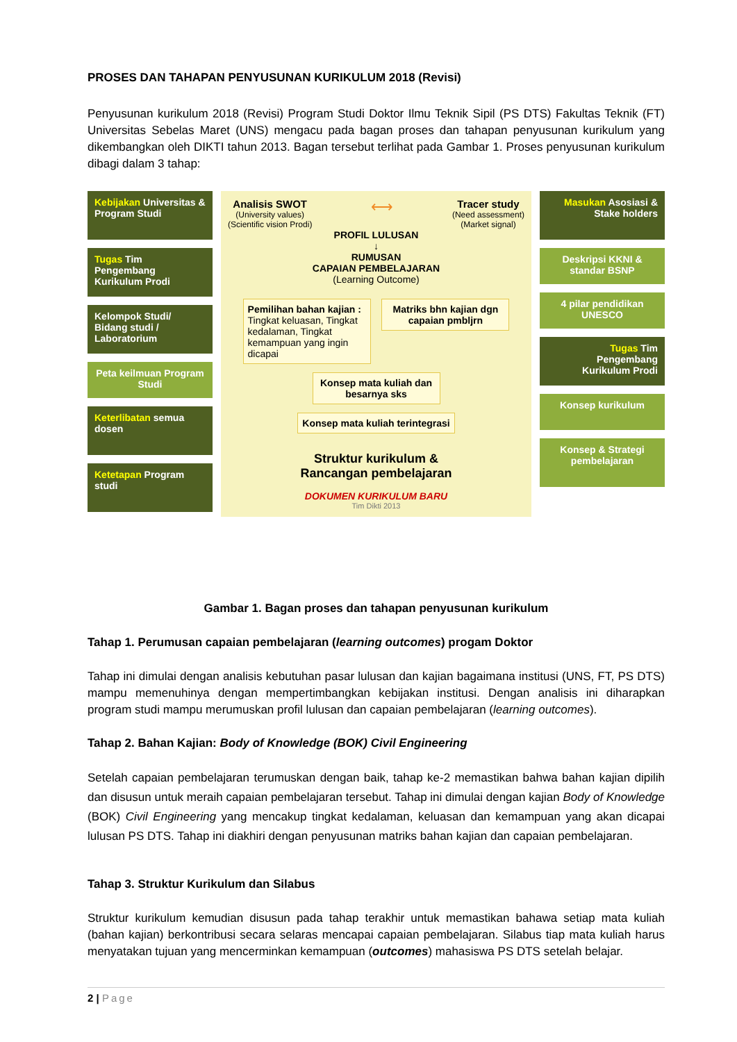PROSES DAN TAHAPAN PENYUSUNAN KURIKULUM 2018 (Revisi)
Penyusunan kurikulum 2018 (Revisi) Program Studi Doktor Ilmu Teknik Sipil (PS DTS) Fakultas Teknik (FT) Universitas Sebelas Maret (UNS) mengacu pada bagan proses dan tahapan penyusunan kurikulum yang dikembangkan oleh DIKTI tahun 2013. Bagan tersebut terlihat pada Gambar 1. Proses penyusunan kurikulum dibagi dalam 3 tahap:
Kebijakan Universitas & Program Studi
Tugas Tim Pengembang Kurikulum Prodi
Kelompok Studi/ Bidang studi / Laboratorium
Peta keilmuan Program Studi
Keterlibatan semua dosen
Ketetapan Program studi
Analisis SWOT
(University values)
(Scientific vision Prodi)
⟷
Tracer study
(Need assessment)
(Market signal)
PROFIL LULUSAN
↓
RUMUSAN
CAPAIAN PEMBELAJARAN
(Learning Outcome)
Pemilihan bahan kajian :
Tingkat keluasan, Tingkat kedalaman, Tingkat kemampuan yang ingin dicapai
Matriks bhn kajian dgn capaian pmbljrn
Konsep mata kuliah dan besarnya sks
Konsep mata kuliah terintegrasi
Struktur kurikulum &
Rancangan pembelajaran
DOKUMEN KURIKULUM BARU
Tim Dikti 2013
Masukan Asosiasi & Stake holders
Deskripsi KKNI & standar BSNP
4 pilar pendidikan UNESCO
Tugas Tim Pengembang Kurikulum Prodi
Konsep kurikulum
Konsep & Strategi pembelajaran
Gambar 1. Bagan proses dan tahapan penyusunan kurikulum
Tahap 1. Perumusan capaian pembelajaran (learning outcomes) progam Doktor
Tahap ini dimulai dengan analisis kebutuhan pasar lulusan dan kajian bagaimana institusi (UNS, FT, PS DTS) mampu memenuhinya dengan mempertimbangkan kebijakan institusi. Dengan analisis ini diharapkan program studi mampu merumuskan profil lulusan dan capaian pembelajaran (learning outcomes).
Tahap 2. Bahan Kajian: Body of Knowledge (BOK) Civil Engineering
Setelah capaian pembelajaran terumuskan dengan baik, tahap ke-2 memastikan bahwa bahan kajian dipilih dan disusun untuk meraih capaian pembelajaran tersebut. Tahap ini dimulai dengan kajian Body of Knowledge (BOK) Civil Engineering yang mencakup tingkat kedalaman, keluasan dan kemampuan yang akan dicapai lulusan PS DTS. Tahap ini diakhiri dengan penyusunan matriks bahan kajian dan capaian pembelajaran.
Tahap 3. Struktur Kurikulum dan Silabus
Struktur kurikulum kemudian disusun pada tahap terakhir untuk memastikan bahawa setiap mata kuliah (bahan kajian) berkontribusi secara selaras mencapai capaian pembelajaran. Silabus tiap mata kuliah harus menyatakan tujuan yang mencerminkan kemampuan (outcomes) mahasiswa PS DTS setelah belajar.
2 | Page